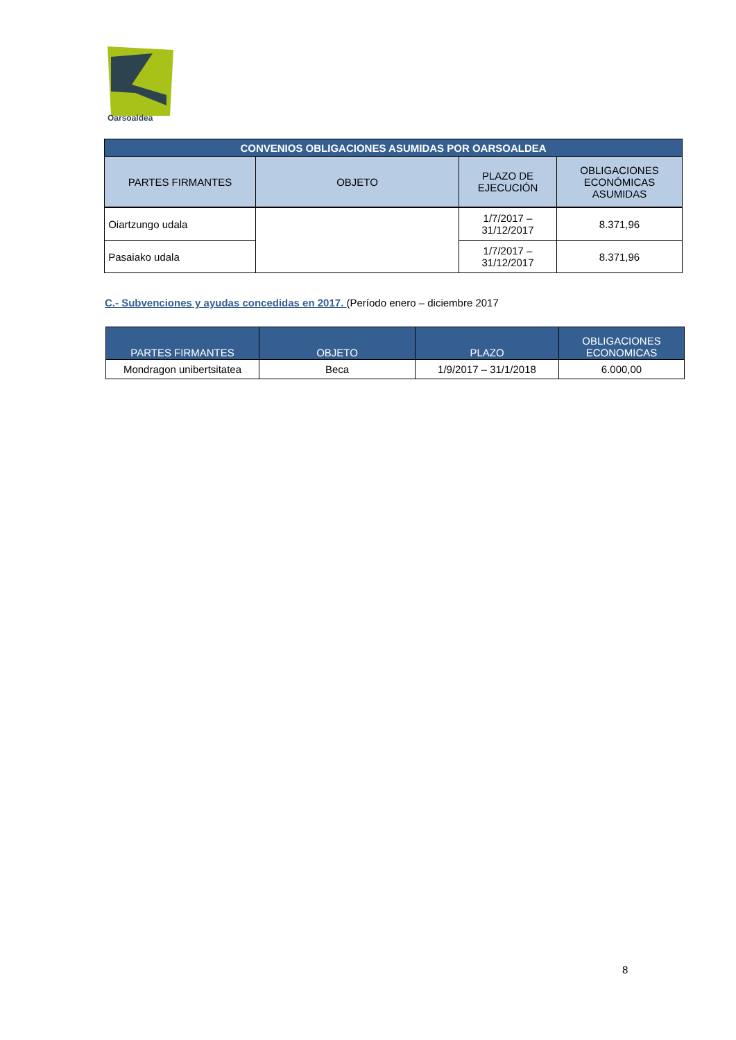Oarsoaldea
| CONVENIOS OBLIGACIONES ASUMIDAS POR OARSOALDEA | | | |
| --- | --- | --- | --- |
| PARTES FIRMANTES | OBJETO | PLAZO DE EJECUCIÓN | OBLIGACIONES ECONÓMICAS ASUMIDAS |
| Oiartzungo udala | | 1/7/2017 – 31/12/2017 | 8.371,96 |
| Pasaiako udala | | 1/7/2017 – 31/12/2017 | 8.371,96 |
C.- Subvenciones y ayudas concedidas en 2017. (Período enero – diciembre 2017
| PARTES FIRMANTES | OBJETO | PLAZO | OBLIGACIONES ECONOMICAS |
| --- | --- | --- | --- |
| Mondragon unibertsitatea | Beca | 1/9/2017 – 31/1/2018 | 6.000,00 |
8